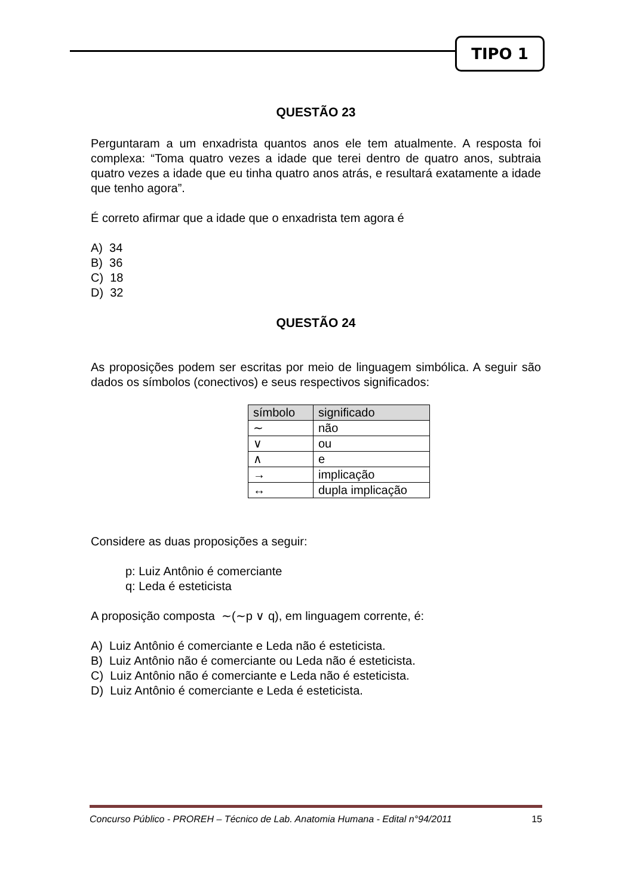TIPO 1
QUESTÃO 23
Perguntaram a um enxadrista quantos anos ele tem atualmente. A resposta foi complexa: “Toma quatro vezes a idade que terei dentro de quatro anos, subtraia quatro vezes a idade que eu tinha quatro anos atrás, e resultará exatamente a idade que tenho agora”.
É correto afirmar que a idade que o enxadrista tem agora é
A) 34
B) 36
C) 18
D) 32
QUESTÃO 24
As proposições podem ser escritas por meio de linguagem simbólica. A seguir são dados os símbolos (conectivos) e seus respectivos significados:
| símbolo | significado |
| --- | --- |
| ∼ | não |
| ∨ | ou |
| ∧ | e |
| → | implicação |
| ↔ | dupla implicação |
Considere as duas proposições a seguir:
p: Luiz Antônio é comerciante
q: Leda é esteticista
A proposição composta ∼(∼p ∨ q), em linguagem corrente, é:
A) Luiz Antônio é comerciante e Leda não é esteticista.
B) Luiz Antônio não é comerciante ou Leda não é esteticista.
C) Luiz Antônio não é comerciante e Leda não é esteticista.
D) Luiz Antônio é comerciante e Leda é esteticista.
Concurso Público - PROREH – Técnico de Lab. Anatomia Humana - Edital n°94/2011 15